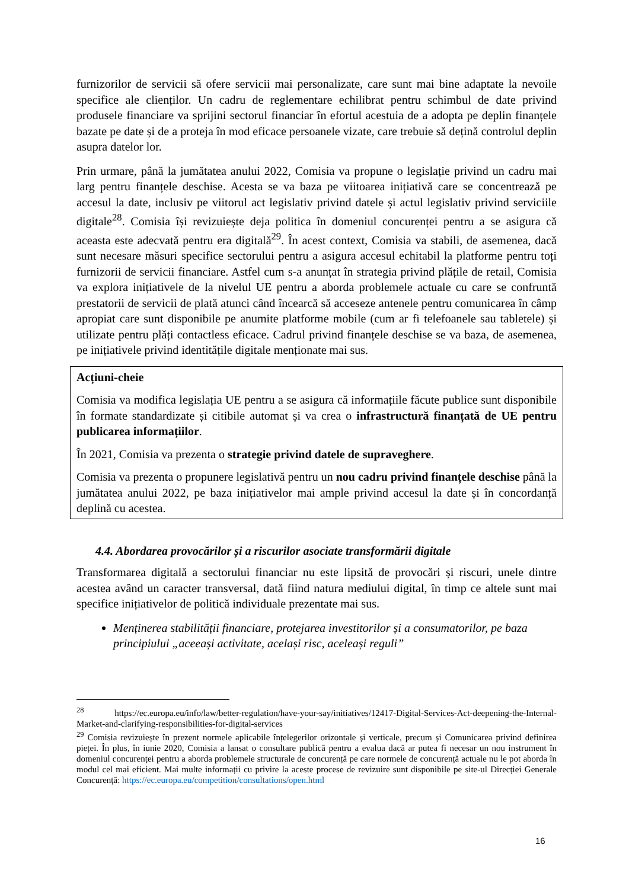furnizorilor de servicii să ofere servicii mai personalizate, care sunt mai bine adaptate la nevoile specifice ale clienților. Un cadru de reglementare echilibrat pentru schimbul de date privind produsele financiare va sprijini sectorul financiar în efortul acestuia de a adopta pe deplin finanțele bazate pe date și de a proteja în mod eficace persoanele vizate, care trebuie să dețină controlul deplin asupra datelor lor.
Prin urmare, până la jumătatea anului 2022, Comisia va propune o legislație privind un cadru mai larg pentru finanțele deschise. Acesta se va baza pe viitoarea inițiativă care se concentrează pe accesul la date, inclusiv pe viitorul act legislativ privind datele și actul legislativ privind serviciile digitale<sup>28</sup>. Comisia își revizuiește deja politica în domeniul concurenței pentru a se asigura că aceasta este adecvată pentru era digitală<sup>29</sup>. În acest context, Comisia va stabili, de asemenea, dacă sunt necesare măsuri specifice sectorului pentru a asigura accesul echitabil la platforme pentru toți furnizorii de servicii financiare. Astfel cum s-a anunțat în strategia privind plățile de retail, Comisia va explora inițiativele de la nivelul UE pentru a aborda problemele actuale cu care se confruntă prestatorii de servicii de plată atunci când încearcă să acceseze antenele pentru comunicarea în câmp apropiat care sunt disponibile pe anumite platforme mobile (cum ar fi telefoanele sau tabletele) și utilizate pentru plăți contactless eficace. Cadrul privind finanțele deschise se va baza, de asemenea, pe inițiativele privind identitățile digitale menționate mai sus.
Acțiuni-cheie
Comisia va modifica legislația UE pentru a se asigura că informațiile făcute publice sunt disponibile în formate standardizate și citibile automat și va crea o infrastructură finanțată de UE pentru publicarea informațiilor.
În 2021, Comisia va prezenta o strategie privind datele de supraveghere.
Comisia va prezenta o propunere legislativă pentru un nou cadru privind finanțele deschise până la jumătatea anului 2022, pe baza inițiativelor mai ample privind accesul la date și în concordanță deplină cu acestea.
4.4. Abordarea provocărilor și a riscurilor asociate transformării digitale
Transformarea digitală a sectorului financiar nu este lipsită de provocări și riscuri, unele dintre acestea având un caracter transversal, dată fiind natura mediului digital, în timp ce altele sunt mai specifice inițiativelor de politică individuale prezentate mai sus.
Menținerea stabilității financiare, protejarea investitorilor și a consumatorilor, pe baza principiului „aceeași activitate, același risc, aceleași reguli”
<sup>28</sup> https://ec.europa.eu/info/law/better-regulation/have-your-say/initiatives/12417-Digital-Services-Act-deepening-the-Internal-Market-and-clarifying-responsibilities-for-digital-services
<sup>29</sup> Comisia revizuiește în prezent normele aplicabile înțelegerilor orizontale și verticale, precum și Comunicarea privind definirea pieței. În plus, în iunie 2020, Comisia a lansat o consultare publică pentru a evalua dacă ar putea fi necesar un nou instrument în domeniul concurenței pentru a aborda problemele structurale de concurență pe care normele de concurență actuale nu le pot aborda în modul cel mai eficient. Mai multe informații cu privire la aceste procese de revizuire sunt disponibile pe site-ul Direcției Generale Concurență: https://ec.europa.eu/competition/consultations/open.html
16